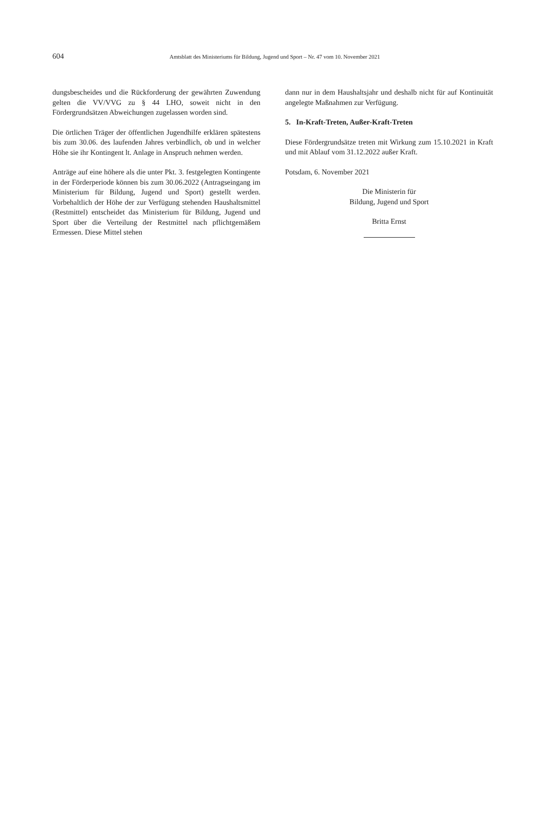604 Amtsblatt des Ministeriums für Bildung, Jugend und Sport – Nr. 47 vom 10. November 2021
dungsbescheides und die Rückforderung der gewährten Zuwendung gelten die VV/VVG zu § 44 LHO, soweit nicht in den Fördergrundsätzen Abweichungen zugelassen worden sind.
Die örtlichen Träger der öffentlichen Jugendhilfe erklären spätestens bis zum 30.06. des laufenden Jahres verbindlich, ob und in welcher Höhe sie ihr Kontingent lt. Anlage in Anspruch nehmen werden.
Anträge auf eine höhere als die unter Pkt. 3. festgelegten Kontingente in der Förderperiode können bis zum 30.06.2022 (Antragseingang im Ministerium für Bildung, Jugend und Sport) gestellt werden. Vorbehaltlich der Höhe der zur Verfügung stehenden Haushaltsmittel (Restmittel) entscheidet das Ministerium für Bildung, Jugend und Sport über die Verteilung der Restmittel nach pflichtgemäßem Ermessen. Diese Mittel stehen
dann nur in dem Haushaltsjahr und deshalb nicht für auf Kontinuität angelegte Maßnahmen zur Verfügung.
5. In-Kraft-Treten, Außer-Kraft-Treten
Diese Fördergrundsätze treten mit Wirkung zum 15.10.2021 in Kraft und mit Ablauf vom 31.12.2022 außer Kraft.
Potsdam, 6. November 2021
Die Ministerin für
Bildung, Jugend und Sport
Britta Ernst